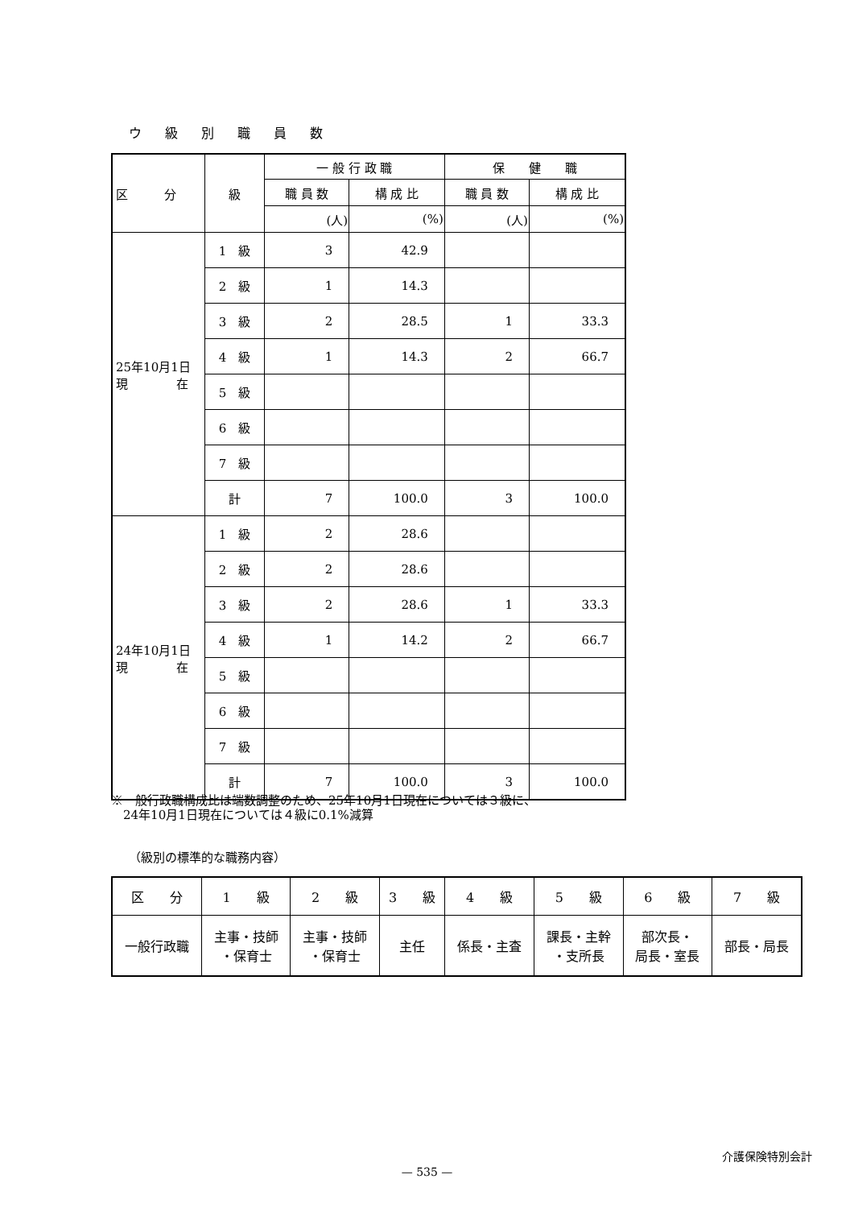ウ 級 別 職 員 数
| 区 分 | 級 | 一 般 行 政 職 | | 保 健 職 | |
| --- | --- | --- | --- | --- | --- |
| | | 職 員 数 | 構 成 比 | 職 員 数 | 構 成 比 |
| | | (人) | (%) | (人) | (%) |
| 25年10月1日 現 在 | 1 級 | 3 | 42.9 | | |
| | 2 級 | 1 | 14.3 | | |
| | 3 級 | 2 | 28.5 | 1 | 33.3 |
| | 4 級 | 1 | 14.3 | 2 | 66.7 |
| | 5 級 | | | | |
| | 6 級 | | | | |
| | 7 級 | | | | |
| | 計 | 7 | 100.0 | 3 | 100.0 |
| 24年10月1日 現 在 | 1 級 | 2 | 28.6 | | |
| | 2 級 | 2 | 28.6 | | |
| | 3 級 | 2 | 28.6 | 1 | 33.3 |
| | 4 級 | 1 | 14.2 | 2 | 66.7 |
| | 5 級 | | | | |
| | 6 級 | | | | |
| | 7 級 | | | | |
| | 計 | 7 | 100.0 | 3 | 100.0 |
※一般行政職構成比は端数調整のため、25年10月1日現在については３級に、
　24年10月1日現在については４級に0.1%減算
（級別の標準的な職務内容）
| 区 分 | 1 級 | 2 級 | 3 級 | 4 級 | 5 級 | 6 級 | 7 級 |
| 一般行政職 | 主事・技師 ・保育士 | 主事・技師 ・保育士 | 主任 | 係長・主査 | 課長・主幹 ・支所長 | 部次長・ 局長・室長 | 部長・局長 |
介護保険特別会計
— 535 —